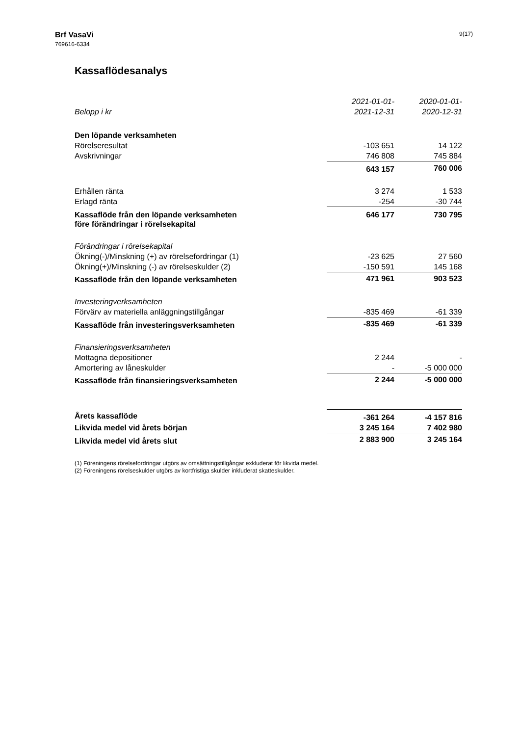Brf VasaVi
769616-6334
9(17)
Kassaflödesanalys
| | 2021-01-01- | 2020-01-01- | |
| --- | --- | --- | --- |
| Belopp i kr | 2021-12-31 | 2020-12-31 | |
| Den löpande verksamheten | | | |
| Rörelseresultat | -103 651 | 14 122 | |
| Avskrivningar | 746 808 | 745 884 | |
| | 643 157 | 760 006 | |
| Erhållen ränta | 3 274 | 1 533 | |
| Erlagd ränta | -254 | -30 744 | |
| Kassaflöde från den löpande verksamheten före förändringar i rörelsekapital | 646 177 | 730 795 | |
| Förändringar i rörelsekapital | | | |
| Ökning(-)/Minskning (+) av rörelsefordringar (1) | -23 625 | 27 560 | |
| Ökning(+)/Minskning (-) av rörelseskulder (2) | -150 591 | 145 168 | |
| Kassaflöde från den löpande verksamheten | 471 961 | 903 523 | |
| Investeringverksamheten | | | |
| Förvärv av materiella anläggningstillgångar | -835 469 | -61 339 | |
| Kassaflöde från investeringsverksamheten | -835 469 | -61 339 | |
| Finansieringsverksamheten | | | |
| Mottagna depositioner | 2 244 | - | |
| Amortering av låneskulder | - | -5 000 000 | |
| Kassaflöde från finansieringsverksamheten | 2 244 | -5 000 000 | |
| Årets kassaflöde | -361 264 | -4 157 816 | |
| Likvida medel vid årets början | 3 245 164 | 7 402 980 | |
| Likvida medel vid årets slut | 2 883 900 | 3 245 164 | |
(1) Föreningens rörelsefordringar utgörs av omsättningstillgångar exkluderat för likvida medel.
(2) Föreningens rörelseskulder utgörs av kortfristiga skulder inkluderat skatteskulder.